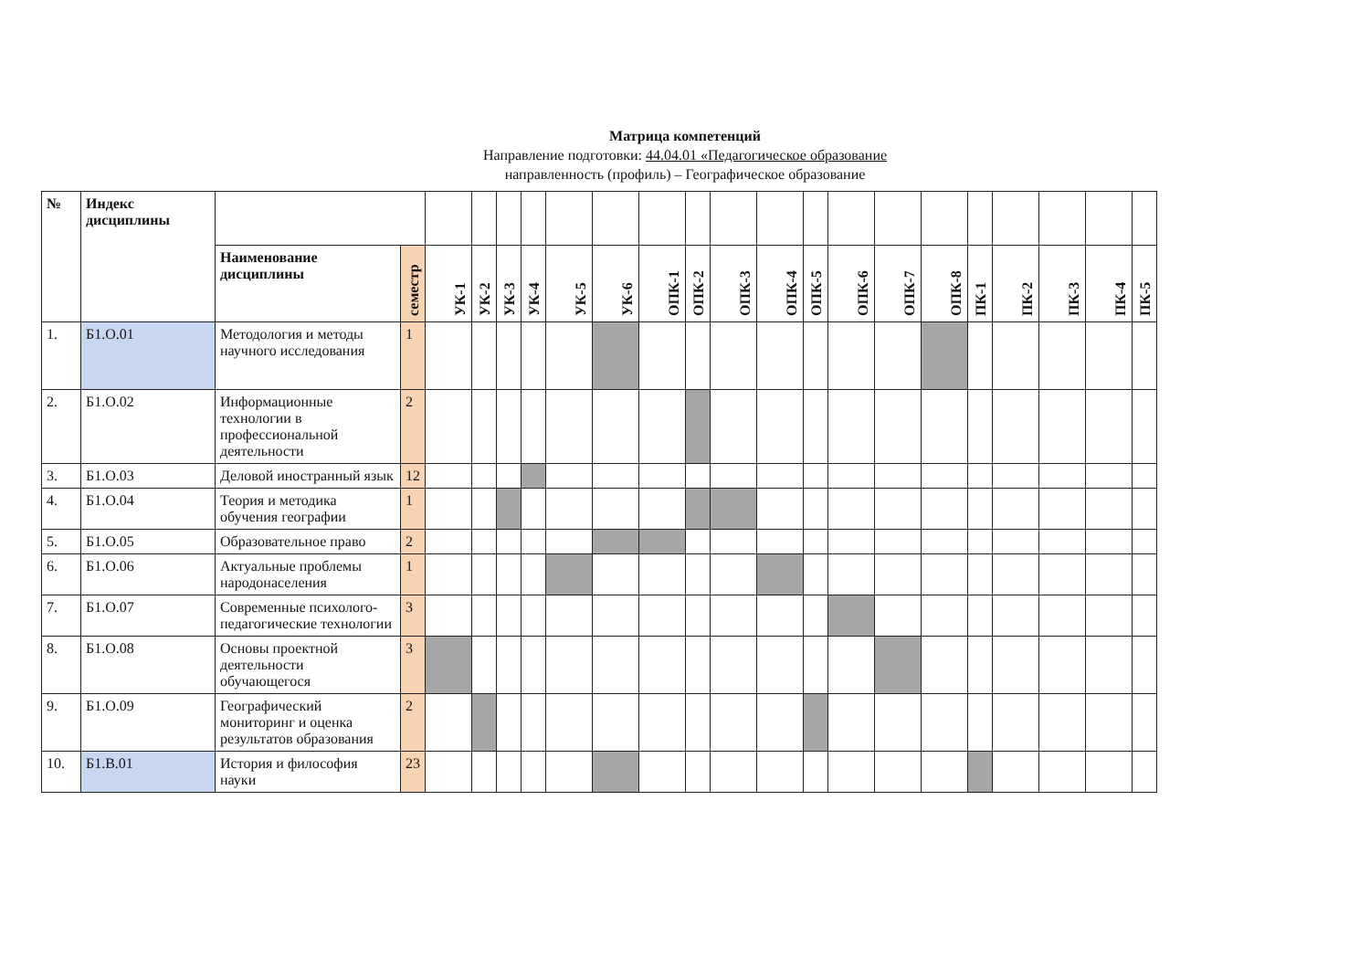Матрица компетенций
Направление подготовки: 44.04.01 «Педагогическое образование
направленность (профиль) – Географическое образование
| № | Индекс дисциплины | | | | | | | | | | | | | | | | | | | | | |
| | | Наименование дисциплины | семестр | УК-1 | УК-2 | УК-3 | УК-4 | УК-5 | УК-6 | ОПК-1 | ОПК-2 | ОПК-3 | ОПК-4 | ОПК-5 | ОПК-6 | ОПК-7 | ОПК-8 | ПК-1 | ПК-2 | ПК-3 | ПК-4 | ПК-5 |
| 1. | Б1.О.01 | Методология и методы научного исследования | 1 | | | | | | | | | | | | | | | | | | | |
| 2. | Б1.О.02 | Информационные технологии в профессиональной деятельности | 2 | | | | | | | | | | | | | | | | | | | |
| 3. | Б1.О.03 | Деловой иностранный язык | 12 | | | | | | | | | | | | | | | | | | | |
| 4. | Б1.О.04 | Теория и методика обучения географии | 1 | | | | | | | | | | | | | | | | | | | |
| 5. | Б1.О.05 | Образовательное право | 2 | | | | | | | | | | | | | | | | | | | |
| 6. | Б1.О.06 | Актуальные проблемы народонаселения | 1 | | | | | | | | | | | | | | | | | | | |
| 7. | Б1.О.07 | Современные психолого-педагогические технологии | 3 | | | | | | | | | | | | | | | | | | | |
| 8. | Б1.О.08 | Основы проектной деятельности обучающегося | 3 | | | | | | | | | | | | | | | | | | | |
| 9. | Б1.О.09 | Географический мониторинг и оценка результатов образования | 2 | | | | | | | | | | | | | | | | | | | |
| 10. | Б1.В.01 | История и философия науки | 23 | | | | | | | | | | | | | | | | | | | |